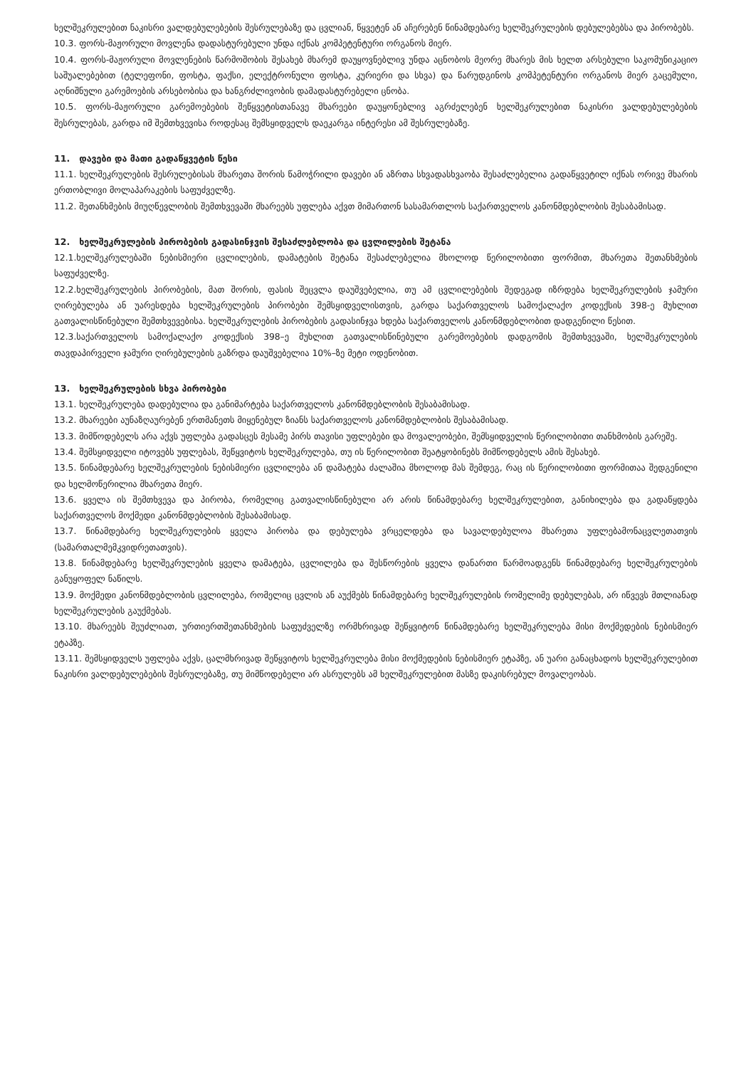ხელშეკრულებით ნაკისრი ვალდებულებების შესრულებაზე და ცვლიან, წყვეტენ ან აჩერებენ წინამდებარე ხელშეკრულების დებულებებსა და პირობებს.
10.3. ფორს-მაჟორული მოვლენა დადასტურებული უნდა იქნას კომპეტენტური ორგანოს მიერ.
10.4. ფორს-მაჟორული მოვლენების წარმოშობის შესახებ მხარემ დაუყოვნებლივ უნდა აცნობოს მეორე მხარეს მის ხელთ არსებული საკომუნიკაციო საშუალებებით (ტელეფონი, ფოსტა, ფაქსი, ელექტრონული ფოსტა, კურიერი და სხვა) და წარუდგინოს კომპეტენტური ორგანოს მიერ გაცემული, აღნიშნული გარემოების არსებობისა და ხანგრძლივობის დამადასტურებელი ცნობა.
10.5. ფორს-მაჟორული გარემოებების შეწყვეტისთანავე მხარეები დაუყონებლივ აგრძელებენ ხელშეკრულებით ნაკისრი ვალდებულებების შესრულებას, გარდა იმ შემთხვევისა როდესაც შემსყიდველს დაეკარგა ინტერესი ამ შესრულებაზე.
11. დავები და მათი გადაწყვეტის წესი
11.1. ხელშეკრულების შესრულებისას მხარეთა შორის წამოჭრილი დავები ან აზრთა სხვადასხვაობა შესაძლებელია გადაწყვეტილ იქნას ორივე მხარის ერთობლივი მოლაპარაკების საფუძველზე.
11.2. შეთანხმების მიუღწევლობის შემთხვევაში მხარეებს უფლება აქვთ მიმართონ სასამართლოს საქართველოს კანონმდებლობის შესაბამისად.
12. ხელშეკრულების პირობების გადასინჯვის შესაძლებლობა და ცვლილების შეტანა
12.1.ხელშეკრულებაში ნებისმიერი ცვლილების, დამატების შეტანა შესაძლებელია მხოლოდ წერილობითი ფორმით, მხარეთა შეთანხმების საფუძველზე.
12.2.ხელშეკრულების პირობების, მათ შორის, ფასის შეცვლა დაუშვებელია, თუ ამ ცვლილებების შედეგად იზრდება ხელშეკრულების ჯამური ღირებულება ან უარესდება ხელშეკრულების პირობები შემსყიდველისთვის, გარდა საქართველოს სამოქალაქო კოდექსის 398-ე მუხლით გათვალისწინებული შემთხვევებისა. ხელშეკრულების პირობების გადასინჯვა ხდება საქართველოს კანონმდებლობით დადგენილი წესით.
12.3.საქართველოს სამოქალაქო კოდექსის 398–ე მუხლით გათვალისწინებული გარემოებების დადგომის შემთხვევაში, ხელშეკრულების თავდაპირველი ჯამური ღირებულების გაზრდა დაუშვებელია 10%–ზე მეტი ოდენობით.
13. ხელშეკრულების სხვა პირობები
13.1. ხელშეკრულება დადებულია და განიმარტება საქართველოს კანონმდებლობის შესაბამისად.
13.2. მხარეები აუნაზღაურებენ ერთმანეთს მიყენებულ ზიანს საქართველოს კანონმდებლობის შესაბამისად.
13.3. მიმწოდებელს არა აქვს უფლება გადასცეს მესამე პირს თავისი უფლებები და მოვალეობები, შემსყიდველის წერილობითი თანხმობის გარეშე.
13.4. შემსყიდველი იტოვებს უფლებას, შეწყვიტოს ხელშეკრულება, თუ ის წერილობით შეატყობინებს მიმწოდებელს ამის შესახებ.
13.5. წინამდებარე ხელშეკრულების ნებისმიერი ცვლილება ან დამატება ძალაშია მხოლოდ მას შემდეგ, რაც ის წერილობითი ფორმითაა შედგენილი და ხელმოწერილია მხარეთა მიერ.
13.6. ყველა ის შემთხვევა და პირობა, რომელიც გათვალისწინებული არ არის წინამდებარე ხელშეკრულებით, განიხილება და გადაწყდება საქართველოს მოქმედი კანონმდებლობის შესაბამისად.
13.7. წინამდებარე ხელშეკრულების ყველა პირობა და დებულება ვრცელდება და სავალდებულოა მხარეთა უფლებამონაცვლეთათვის (სამართალმემკვიდრეთათვის).
13.8. წინამდებარე ხელშეკრულების ყველა დამატება, ცვლილება და შესწორების ყველა დანართი წარმოადგენს წინამდებარე ხელშეკრულების განუყოფელ ნაწილს.
13.9. მოქმედი კანონმდებლობის ცვლილება, რომელიც ცვლის ან აუქმებს წინამდებარე ხელშეკრულების რომელიმე დებულებას, არ იწვევს მთლიანად ხელშეკრულების გაუქმებას.
13.10. მხარეებს შეუძლიათ, ურთიერთშეთანხმების საფუძველზე ორმხრივად შეწყვიტონ წინამდებარე ხელშეკრულება მისი მოქმედების ნებისმიერ ეტაპზე.
13.11. შემსყიდველს უფლება აქვს, ცალმხრივად შეწყვიტოს ხელშეკრულება მისი მოქმედების ნებისმიერ ეტაპზე, ან უარი განაცხადოს ხელშეკრულებით ნაკისრი ვალდებულებების შესრულებაზე, თუ მიმწოდებელი არ ასრულებს ამ ხელშეკრულებით მასზე დაკისრებულ მოვალეობას.